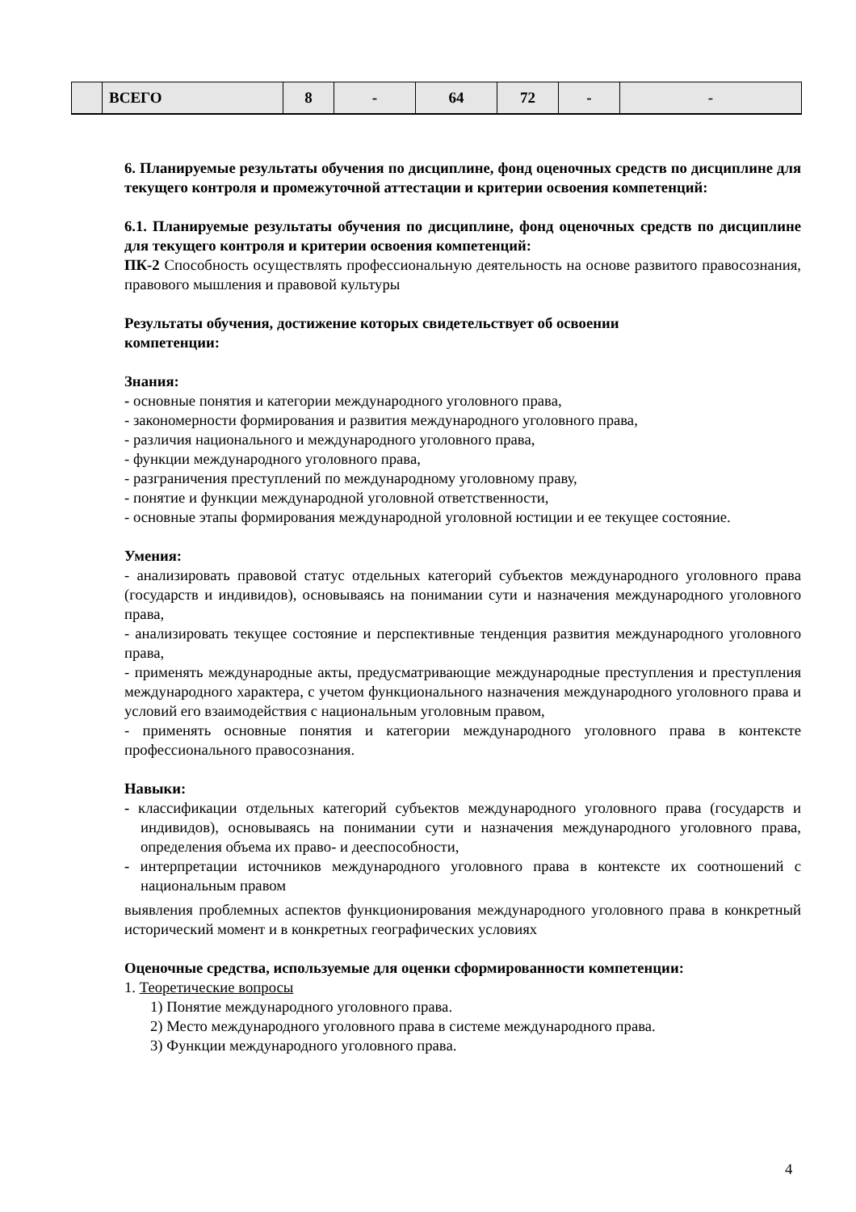| | ВСЕГО | 8 | - | 64 | 72 | - | - |
6. Планируемые результаты обучения по дисциплине, фонд оценочных средств по дисциплине для текущего контроля и промежуточной аттестации и критерии освоения компетенций:
6.1. Планируемые результаты обучения по дисциплине, фонд оценочных средств по дисциплине для текущего контроля и критерии освоения компетенций:
ПК-2 Способность осуществлять профессиональную деятельность на основе развитого правосознания, правового мышления и правовой культуры
Результаты обучения, достижение которых свидетельствует об освоении
компетенции:
Знания:
- основные понятия и категории международного уголовного права,
- закономерности формирования и развития международного уголовного права,
- различия национального и международного уголовного права,
- функции международного уголовного права,
- разграничения преступлений по международному уголовному праву,
- понятие и функции международной уголовной ответственности,
- основные этапы формирования международной уголовной юстиции и ее текущее состояние.
Умения:
- анализировать правовой статус отдельных категорий субъектов международного уголовного права (государств и индивидов), основываясь на понимании сути и назначения международного уголовного права,
- анализировать текущее состояние и перспективные тенденция развития международного уголовного права,
- применять международные акты, предусматривающие международные преступления и преступления международного характера, с учетом функционального назначения международного уголовного права и условий его взаимодействия с национальным уголовным правом,
- применять основные понятия и категории международного уголовного права в контексте профессионального правосознания.
Навыки:
- классификации отдельных категорий субъектов международного уголовного права (государств и индивидов), основываясь на понимании сути и назначения международного уголовного права, определения объема их право- и дееспособности,
- интерпретации источников международного уголовного права в контексте их соотношений с национальным правом
выявления проблемных аспектов функционирования международного уголовного права в конкретный исторический момент и в конкретных географических условиях
Оценочные средства, используемые для оценки сформированности компетенции:
1. Теоретические вопросы
1) Понятие международного уголовного права.
2) Место международного уголовного права в системе международного права.
3) Функции международного уголовного права.
4